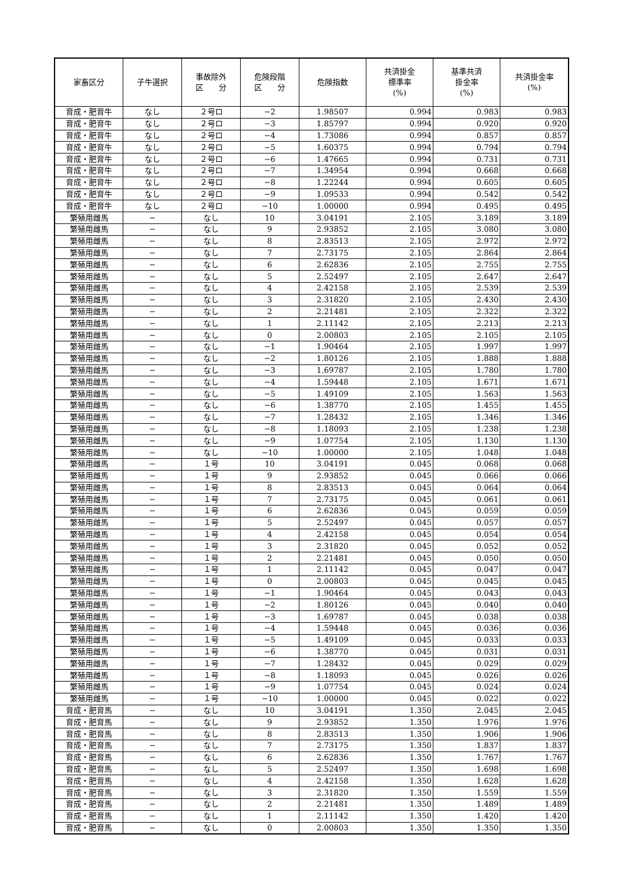| 家畜区分 | 子牛選択 | 事故除外 区 分 | 危険段階 区 分 | 危険指数 | 共済掛金 標準率 (%) | 基準共済 掛金率 (%) | 共済掛金率 (%) |
| --- | --- | --- | --- | --- | --- | --- | --- |
| 育成・肥育牛 | なし | ２号ロ | −2 | 1.98507 | 0.994 | 0.983 | 0.983 |
| 育成・肥育牛 | なし | ２号ロ | −3 | 1.85797 | 0.994 | 0.920 | 0.920 |
| 育成・肥育牛 | なし | ２号ロ | −4 | 1.73086 | 0.994 | 0.857 | 0.857 |
| 育成・肥育牛 | なし | ２号ロ | −5 | 1.60375 | 0.994 | 0.794 | 0.794 |
| 育成・肥育牛 | なし | ２号ロ | −6 | 1.47665 | 0.994 | 0.731 | 0.731 |
| 育成・肥育牛 | なし | ２号ロ | −7 | 1.34954 | 0.994 | 0.668 | 0.668 |
| 育成・肥育牛 | なし | ２号ロ | −8 | 1.22244 | 0.994 | 0.605 | 0.605 |
| 育成・肥育牛 | なし | ２号ロ | −9 | 1.09533 | 0.994 | 0.542 | 0.542 |
| 育成・肥育牛 | なし | ２号ロ | −10 | 1.00000 | 0.994 | 0.495 | 0.495 |
| 繁殖用雌馬 | − | なし | 10 | 3.04191 | 2.105 | 3.189 | 3.189 |
| 繁殖用雌馬 | − | なし | 9 | 2.93852 | 2.105 | 3.080 | 3.080 |
| 繁殖用雌馬 | − | なし | 8 | 2.83513 | 2.105 | 2.972 | 2.972 |
| 繁殖用雌馬 | − | なし | 7 | 2.73175 | 2.105 | 2.864 | 2.864 |
| 繁殖用雌馬 | − | なし | 6 | 2.62836 | 2.105 | 2.755 | 2.755 |
| 繁殖用雌馬 | − | なし | 5 | 2.52497 | 2.105 | 2.647 | 2.647 |
| 繁殖用雌馬 | − | なし | 4 | 2.42158 | 2.105 | 2.539 | 2.539 |
| 繁殖用雌馬 | − | なし | 3 | 2.31820 | 2.105 | 2.430 | 2.430 |
| 繁殖用雌馬 | − | なし | 2 | 2.21481 | 2.105 | 2.322 | 2.322 |
| 繁殖用雌馬 | − | なし | 1 | 2.11142 | 2.105 | 2.213 | 2.213 |
| 繁殖用雌馬 | − | なし | 0 | 2.00803 | 2.105 | 2.105 | 2.105 |
| 繁殖用雌馬 | − | なし | −1 | 1.90464 | 2.105 | 1.997 | 1.997 |
| 繁殖用雌馬 | − | なし | −2 | 1.80126 | 2.105 | 1.888 | 1.888 |
| 繁殖用雌馬 | − | なし | −3 | 1.69787 | 2.105 | 1.780 | 1.780 |
| 繁殖用雌馬 | − | なし | −4 | 1.59448 | 2.105 | 1.671 | 1.671 |
| 繁殖用雌馬 | − | なし | −5 | 1.49109 | 2.105 | 1.563 | 1.563 |
| 繁殖用雌馬 | − | なし | −6 | 1.38770 | 2.105 | 1.455 | 1.455 |
| 繁殖用雌馬 | − | なし | −7 | 1.28432 | 2.105 | 1.346 | 1.346 |
| 繁殖用雌馬 | − | なし | −8 | 1.18093 | 2.105 | 1.238 | 1.238 |
| 繁殖用雌馬 | − | なし | −9 | 1.07754 | 2.105 | 1.130 | 1.130 |
| 繁殖用雌馬 | − | なし | −10 | 1.00000 | 2.105 | 1.048 | 1.048 |
| 繁殖用雌馬 | − | １号 | 10 | 3.04191 | 0.045 | 0.068 | 0.068 |
| 繁殖用雌馬 | − | １号 | 9 | 2.93852 | 0.045 | 0.066 | 0.066 |
| 繁殖用雌馬 | − | １号 | 8 | 2.83513 | 0.045 | 0.064 | 0.064 |
| 繁殖用雌馬 | − | １号 | 7 | 2.73175 | 0.045 | 0.061 | 0.061 |
| 繁殖用雌馬 | − | １号 | 6 | 2.62836 | 0.045 | 0.059 | 0.059 |
| 繁殖用雌馬 | − | １号 | 5 | 2.52497 | 0.045 | 0.057 | 0.057 |
| 繁殖用雌馬 | − | １号 | 4 | 2.42158 | 0.045 | 0.054 | 0.054 |
| 繁殖用雌馬 | − | １号 | 3 | 2.31820 | 0.045 | 0.052 | 0.052 |
| 繁殖用雌馬 | − | １号 | 2 | 2.21481 | 0.045 | 0.050 | 0.050 |
| 繁殖用雌馬 | − | １号 | 1 | 2.11142 | 0.045 | 0.047 | 0.047 |
| 繁殖用雌馬 | − | １号 | 0 | 2.00803 | 0.045 | 0.045 | 0.045 |
| 繁殖用雌馬 | − | １号 | −1 | 1.90464 | 0.045 | 0.043 | 0.043 |
| 繁殖用雌馬 | − | １号 | −2 | 1.80126 | 0.045 | 0.040 | 0.040 |
| 繁殖用雌馬 | − | １号 | −3 | 1.69787 | 0.045 | 0.038 | 0.038 |
| 繁殖用雌馬 | − | １号 | −4 | 1.59448 | 0.045 | 0.036 | 0.036 |
| 繁殖用雌馬 | − | １号 | −5 | 1.49109 | 0.045 | 0.033 | 0.033 |
| 繁殖用雌馬 | − | １号 | −6 | 1.38770 | 0.045 | 0.031 | 0.031 |
| 繁殖用雌馬 | − | １号 | −7 | 1.28432 | 0.045 | 0.029 | 0.029 |
| 繁殖用雌馬 | − | １号 | −8 | 1.18093 | 0.045 | 0.026 | 0.026 |
| 繁殖用雌馬 | − | １号 | −9 | 1.07754 | 0.045 | 0.024 | 0.024 |
| 繁殖用雌馬 | − | １号 | −10 | 1.00000 | 0.045 | 0.022 | 0.022 |
| 育成・肥育馬 | − | なし | 10 | 3.04191 | 1.350 | 2.045 | 2.045 |
| 育成・肥育馬 | − | なし | 9 | 2.93852 | 1.350 | 1.976 | 1.976 |
| 育成・肥育馬 | − | なし | 8 | 2.83513 | 1.350 | 1.906 | 1.906 |
| 育成・肥育馬 | − | なし | 7 | 2.73175 | 1.350 | 1.837 | 1.837 |
| 育成・肥育馬 | − | なし | 6 | 2.62836 | 1.350 | 1.767 | 1.767 |
| 育成・肥育馬 | − | なし | 5 | 2.52497 | 1.350 | 1.698 | 1.698 |
| 育成・肥育馬 | − | なし | 4 | 2.42158 | 1.350 | 1.628 | 1.628 |
| 育成・肥育馬 | − | なし | 3 | 2.31820 | 1.350 | 1.559 | 1.559 |
| 育成・肥育馬 | − | なし | 2 | 2.21481 | 1.350 | 1.489 | 1.489 |
| 育成・肥育馬 | − | なし | 1 | 2.11142 | 1.350 | 1.420 | 1.420 |
| 育成・肥育馬 | − | なし | 0 | 2.00803 | 1.350 | 1.350 | 1.350 |